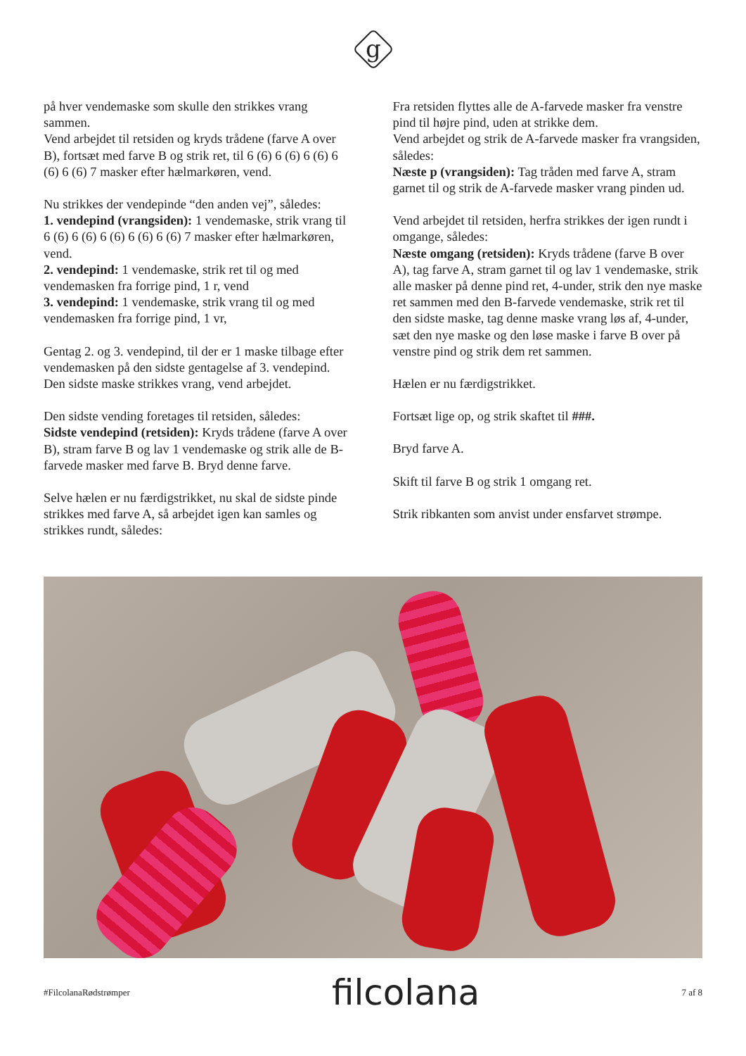g
på hver vendemaske som skulle den strikkes vrang sammen.
Vend arbejdet til retsiden og kryds trådene (farve A over B), fortsæt med farve B og strik ret, til 6 (6) 6 (6) 6 (6) 6 (6) 6 (6) 7 masker efter hælmarkøren, vend.
Nu strikkes der vendepinde “den anden vej”, således:
1. vendepind (vrangsiden): 1 vendemaske, strik vrang til 6 (6) 6 (6) 6 (6) 6 (6) 6 (6) 7 masker efter hælmarkøren, vend.
2. vendepind: 1 vendemaske, strik ret til og med vendemasken fra forrige pind, 1 r, vend
3. vendepind: 1 vendemaske, strik vrang til og med vendemasken fra forrige pind, 1 vr,
Gentag 2. og 3. vendepind, til der er 1 maske tilbage efter vendemasken på den sidste gentagelse af 3. vendepind. Den sidste maske strikkes vrang, vend arbejdet.
Den sidste vending foretages til retsiden, således:
Sidste vendepind (retsiden): Kryds trådene (farve A over B), stram farve B og lav 1 vendemaske og strik alle de B-farvede masker med farve B. Bryd denne farve.
Selve hælen er nu færdigstrikket, nu skal de sidste pinde strikkes med farve A, så arbejdet igen kan samles og strikkes rundt, således:
Fra retsiden flyttes alle de A-farvede masker fra venstre pind til højre pind, uden at strikke dem.
Vend arbejdet og strik de A-farvede masker fra vrangsiden, således:
Næste p (vrangsiden): Tag tråden med farve A, stram garnet til og strik de A-farvede masker vrang pinden ud.
Vend arbejdet til retsiden, herfra strikkes der igen rundt i omgange, således:
Næste omgang (retsiden): Kryds trådene (farve B over A), tag farve A, stram garnet til og lav 1 vendemaske, strik alle masker på denne pind ret, 4-under, strik den nye maske ret sammen med den B-farvede vendemaske, strik ret til den sidste maske, tag denne maske vrang løs af, 4-under, sæt den nye maske og den løse maske i farve B over på venstre pind og strik dem ret sammen.
Hælen er nu færdigstrikket.
Fortsæt lige op, og strik skaftet til ###.
Bryd farve A.
Skift til farve B og strik 1 omgang ret.
Strik ribkanten som anvist under ensfarvet strømpe.
#FilcolanaRødstrømper filcolana 7 af 8